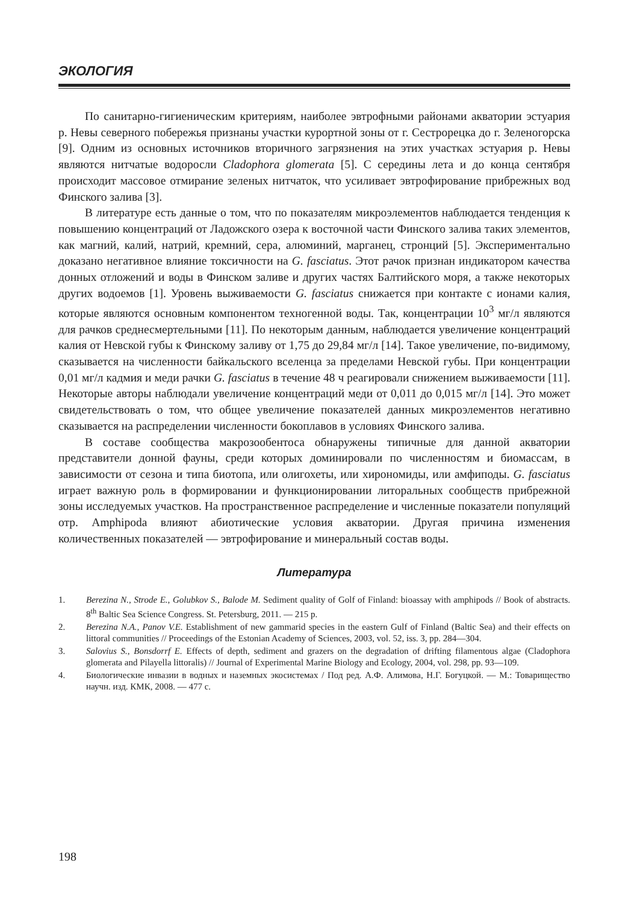ЭКОЛОГИЯ
По санитарно-гигиеническим критериям, наиболее эвтрофными районами акватории эстуария р. Невы северного побережья признаны участки курортной зоны от г. Сестрорецка до г. Зеленогорска [9]. Одним из основных источников вторичного загрязнения на этих участках эстуария р. Невы являются нитчатые водоросли Cladophora glomerata [5]. С середины лета и до конца сентября происходит массовое отмирание зеленых нитчаток, что усиливает эвтрофирование прибрежных вод Финского залива [3].
В литературе есть данные о том, что по показателям микроэлементов наблюдается тенденция к повышению концентраций от Ладожского озера к восточной части Финского залива таких элементов, как магний, калий, натрий, кремний, сера, алюминий, марганец, стронций [5]. Экспериментально доказано негативное влияние токсичности на G. fasciatus. Этот рачок признан индикатором качества донных отложений и воды в Финском заливе и других частях Балтийского моря, а также некоторых других водоемов [1]. Уровень выживаемости G. fasciatus снижается при контакте с ионами калия, которые являются основным компонентом техногенной воды. Так, концентрации 10<sup>3</sup> мг/л являются для рачков среднесмертельными [11]. По некоторым данным, наблюдается увеличение концентраций калия от Невской губы к Финскому заливу от 1,75 до 29,84 мг/л [14]. Такое увеличение, по-видимому, сказывается на численности байкальского вселенца за пределами Невской губы. При концентрации 0,01 мг/л кадмия и меди рачки G. fasciatus в течение 48 ч реагировали снижением выживаемости [11]. Некоторые авторы наблюдали увеличение концентраций меди от 0,011 до 0,015 мг/л [14]. Это может свидетельствовать о том, что общее увеличение показателей данных микроэлементов негативно сказывается на распределении численности бокоплавов в условиях Финского залива.
В составе сообщества макрозообентоса обнаружены типичные для данной акватории представители донной фауны, среди которых доминировали по численностям и биомассам, в зависимости от сезона и типа биотопа, или олигохеты, или хирономиды, или амфиподы. G. fasciatus играет важную роль в формировании и функционировании литоральных сообществ прибрежной зоны исследуемых участков. На пространственное распределение и численные показатели популяций отр. Amphipoda влияют абиотические условия акватории. Другая причина изменения количественных показателей — эвтрофирование и минеральный состав воды.
Литература
1. Berezina N., Strode E., Golubkov S., Balode M. Sediment quality of Golf of Finland: bioassay with amphipods // Book of abstracts. 8<sup>th</sup> Baltic Sea Science Congress. St. Petersburg, 2011. — 215 p.
2. Berezina N.A., Panov V.E. Establishment of new gammarid species in the eastern Gulf of Finland (Baltic Sea) and their effects on littoral communities // Proceedings of the Estonian Academy of Sciences, 2003, vol. 52, iss. 3, pp. 284—304.
3. Salovius S., Bonsdorrf E. Effects of depth, sediment and grazers on the degradation of drifting filamentous algae (Cladophora glomerata and Pilayella littoralis) // Journal of Experimental Marine Biology and Ecology, 2004, vol. 298, pp. 93—109.
4. Биологические инвазии в водных и наземных экосистемах / Под ред. А.Ф. Алимова, Н.Г. Богуцкой. — М.: Товарищество научн. изд. КМК, 2008. — 477 с.
198